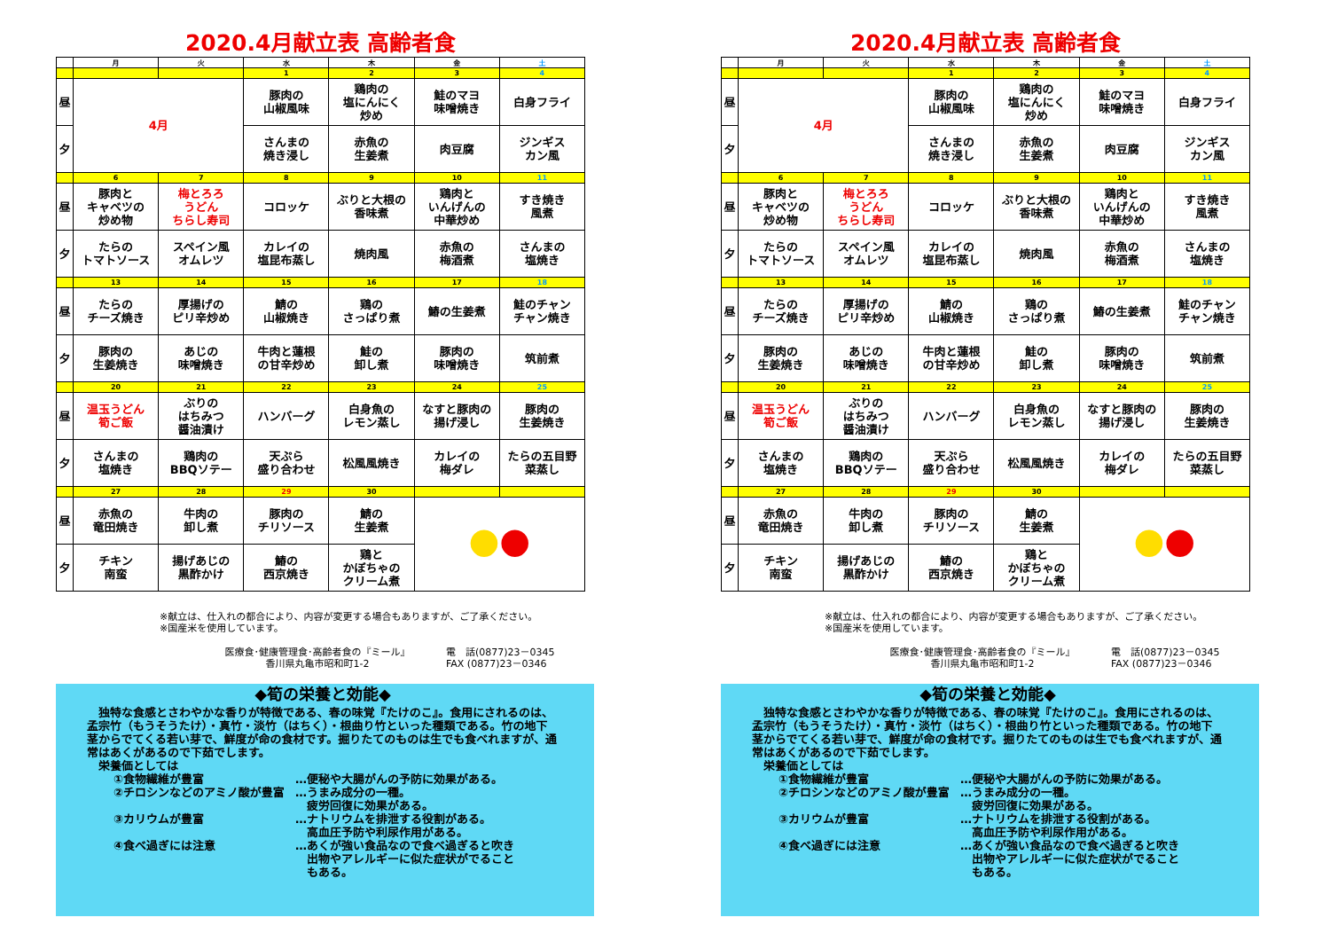2020.4月献立表 高齢者食
| | 月 | 火 | 水 | 木 | 金 | 土 |
| | | | 1 | 2 | 3 | 4 |
| 昼 | 4月 | | 豚肉の 山椒風味 | 鶏肉の 塩にんにく 炒め | 鮭のマヨ 味噌焼き | 白身フライ |
| 夕 | | | さんまの 焼き浸し | 赤魚の 生姜煮 | 肉豆腐 | ジンギス カン風 |
| | 6 | 7 | 8 | 9 | 10 | 11 |
| 昼 | 豚肉と キャベツの 炒め物 | 梅とろろ うどん ちらし寿司 | コロッケ | ぶりと大根の 香味煮 | 鶏肉と いんげんの 中華炒め | すき焼き 風煮 |
| 夕 | たらの トマトソース | スペイン風 オムレツ | カレイの 塩昆布蒸し | 焼肉風 | 赤魚の 梅酒煮 | さんまの 塩焼き |
| | 13 | 14 | 15 | 16 | 17 | 18 |
| 昼 | たらの チーズ焼き | 厚揚げの ピリ辛炒め | 鯖の 山椒焼き | 鶏の さっぱり煮 | 鰆の生姜煮 | 鮭のチャン チャン焼き |
| 夕 | 豚肉の 生姜焼き | あじの 味噌焼き | 牛肉と蓮根 の甘辛炒め | 鮭の 卸し煮 | 豚肉の 味噌焼き | 筑前煮 |
| | 20 | 21 | 22 | 23 | 24 | 25 |
| 昼 | 温玉うどん 筍ご飯 | ぶりの はちみつ 醤油漬け | ハンバーグ | 白身魚の レモン蒸し | なすと豚肉の 揚げ浸し | 豚肉の 生姜焼き |
| 夕 | さんまの 塩焼き | 鶏肉の BBQソテー | 天ぷら 盛り合わせ | 松風風焼き | カレイの 梅ダレ | たらの五目野 菜蒸し |
| | 27 | 28 | 29 | 30 | | |
| 昼 | 赤魚の 竜田焼き | 牛肉の 卸し煮 | 豚肉の チリソース | 鯖の 生姜煮 | ● ● | |
| 夕 | チキン 南蛮 | 揚げあじの 黒酢かけ | 鰆の 西京焼き | 鶏と かぼちゃの クリーム煮 | | |
※献立は、仕入れの都合により、内容が変更する場合もありますが、ご了承ください。
※国産米を使用しています。
医療食･健康管理食･高齢者食の『ミール』
香川県丸亀市昭和町1-2
電　話(0877)23－0345
FAX (0877)23－0346
◆筍の栄養と効能◆
　独特な食感とさわやかな香りが特徴である、春の味覚『たけのこ』。食用にされるのは、孟宗竹（もうそうたけ）・真竹・淡竹（はちく）・根曲り竹といった種類である。竹の地下茎からでてくる若い芽で、鮮度が命の食材です。掘りたてのものは生でも食べれますが、通常はあくがあるので下茹でします。
　栄養価としては
①食物繊維が豊富 …便秘や大腸がんの予防に効果がある。
②チロシンなどのアミノ酸が豊富 …うまみ成分の一種。
　疲労回復に効果がある。
③カリウムが豊富 …ナトリウムを排泄する役割がある。
　高血圧予防や利尿作用がある。
④食べ過ぎには注意 …あくが強い食品なので食べ過ぎると吹き
　出物やアレルギーに似た症状がでること
　もある。
2020.4月献立表 高齢者食
| | 月 | 火 | 水 | 木 | 金 | 土 |
| | | | 1 | 2 | 3 | 4 |
| 昼 | 4月 | | 豚肉の 山椒風味 | 鶏肉の 塩にんにく 炒め | 鮭のマヨ 味噌焼き | 白身フライ |
| 夕 | | | さんまの 焼き浸し | 赤魚の 生姜煮 | 肉豆腐 | ジンギス カン風 |
| | 6 | 7 | 8 | 9 | 10 | 11 |
| 昼 | 豚肉と キャベツの 炒め物 | 梅とろろ うどん ちらし寿司 | コロッケ | ぶりと大根の 香味煮 | 鶏肉と いんげんの 中華炒め | すき焼き 風煮 |
| 夕 | たらの トマトソース | スペイン風 オムレツ | カレイの 塩昆布蒸し | 焼肉風 | 赤魚の 梅酒煮 | さんまの 塩焼き |
| | 13 | 14 | 15 | 16 | 17 | 18 |
| 昼 | たらの チーズ焼き | 厚揚げの ピリ辛炒め | 鯖の 山椒焼き | 鶏の さっぱり煮 | 鰆の生姜煮 | 鮭のチャン チャン焼き |
| 夕 | 豚肉の 生姜焼き | あじの 味噌焼き | 牛肉と蓮根 の甘辛炒め | 鮭の 卸し煮 | 豚肉の 味噌焼き | 筑前煮 |
| | 20 | 21 | 22 | 23 | 24 | 25 |
| 昼 | 温玉うどん 筍ご飯 | ぶりの はちみつ 醤油漬け | ハンバーグ | 白身魚の レモン蒸し | なすと豚肉の 揚げ浸し | 豚肉の 生姜焼き |
| 夕 | さんまの 塩焼き | 鶏肉の BBQソテー | 天ぷら 盛り合わせ | 松風風焼き | カレイの 梅ダレ | たらの五目野 菜蒸し |
| | 27 | 28 | 29 | 30 | | |
| 昼 | 赤魚の 竜田焼き | 牛肉の 卸し煮 | 豚肉の チリソース | 鯖の 生姜煮 | ● ● | |
| 夕 | チキン 南蛮 | 揚げあじの 黒酢かけ | 鰆の 西京焼き | 鶏と かぼちゃの クリーム煮 | | |
※献立は、仕入れの都合により、内容が変更する場合もありますが、ご了承ください。
※国産米を使用しています。
医療食･健康管理食･高齢者食の『ミール』
香川県丸亀市昭和町1-2
電　話(0877)23－0345
FAX (0877)23－0346
◆筍の栄養と効能◆
　独特な食感とさわやかな香りが特徴である、春の味覚『たけのこ』。食用にされるのは、孟宗竹（もうそうたけ）・真竹・淡竹（はちく）・根曲り竹といった種類である。竹の地下茎からでてくる若い芽で、鮮度が命の食材です。掘りたてのものは生でも食べれますが、通常はあくがあるので下茹でします。
　栄養価としては
①食物繊維が豊富 …便秘や大腸がんの予防に効果がある。
②チロシンなどのアミノ酸が豊富 …うまみ成分の一種。
　疲労回復に効果がある。
③カリウムが豊富 …ナトリウムを排泄する役割がある。
　高血圧予防や利尿作用がある。
④食べ過ぎには注意 …あくが強い食品なので食べ過ぎると吹き
　出物やアレルギーに似た症状がでること
　もある。